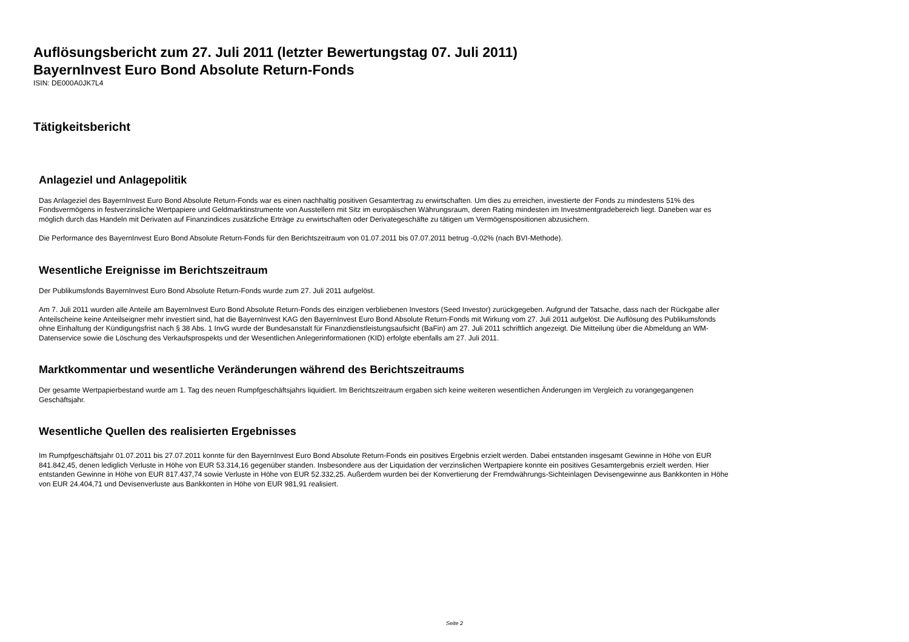Auflösungsbericht zum 27. Juli 2011 (letzter Bewertungstag 07. Juli 2011)
BayernInvest Euro Bond Absolute Return-Fonds
ISIN: DE000A0JK7L4
Tätigkeitsbericht
Anlageziel und Anlagepolitik
Das Anlageziel des BayernInvest Euro Bond Absolute Return-Fonds war es einen nachhaltig positiven Gesamtertrag zu erwirtschaften. Um dies zu erreichen, investierte der Fonds zu mindestens 51% des Fondsvermögens in festverzinsliche Wertpapiere und Geldmarktinstrumente von Ausstellern mit Sitz im europäischen Währungsraum, deren Rating mindesten im Investmentgradebereich liegt. Daneben war es möglich durch das Handeln mit Derivaten auf Finanzindices zusätzliche Erträge zu erwirtschaften oder Derivategeschäfte zu tätigen um Vermögenspositionen abzusichern.
Die Performance des BayernInvest Euro Bond Absolute Return-Fonds für den Berichtszeitraum von 01.07.2011 bis 07.07.2011 betrug -0,02% (nach BVI-Methode).
Wesentliche Ereignisse im Berichtszeitraum
Der Publikumsfonds BayernInvest Euro Bond Absolute Return-Fonds wurde zum 27. Juli 2011 aufgelöst.
Am 7. Juli 2011 wurden alle Anteile am BayernInvest Euro Bond Absolute Return-Fonds des einzigen verbliebenen Investors (Seed Investor) zurückgegeben. Aufgrund der Tatsache, dass nach der Rückgabe aller Anteilscheine keine Anteilseigner mehr investiert sind, hat die BayernInvest KAG den BayernInvest Euro Bond Absolute Return-Fonds mit Wirkung vom 27. Juli 2011 aufgelöst. Die Auflösung des Publikumsfonds ohne Einhaltung der Kündigungsfrist nach § 38 Abs. 1 InvG wurde der Bundesanstalt für Finanzdienstleistungsaufsicht (BaFin) am 27. Juli 2011 schriftlich angezeigt. Die Mitteilung über die Abmeldung an WM-Datenservice sowie die Löschung des Verkaufsprospekts und der Wesentlichen Anlegerinformationen (KID) erfolgte ebenfalls am 27. Juli 2011.
Marktkommentar und wesentliche Veränderungen während des Berichtszeitraums
Der gesamte Wertpapierbestand wurde am 1. Tag des neuen Rumpfgeschäftsjahrs liquidiert. Im Berichtszeitraum ergaben sich keine weiteren wesentlichen Änderungen im Vergleich zu vorangegangenen Geschäftsjahr.
Wesentliche Quellen des realisierten Ergebnisses
Im Rumpfgeschäftsjahr 01.07.2011 bis 27.07.2011 konnte für den BayernInvest Euro Bond Absolute Return-Fonds ein positives Ergebnis erzielt werden. Dabei entstanden insgesamt Gewinne in Höhe von EUR 841.842,45, denen lediglich Verluste in Höhe von EUR 53.314,16 gegenüber standen. Insbesondere aus der Liquidation der verzinslichen Wertpapiere konnte ein positives Gesamtergebnis erzielt werden. Hier entstanden Gewinne in Höhe von EUR 817.437,74 sowie Verluste in Höhe von EUR 52.332,25. Außerdem wurden bei der Konvertierung der Fremdwährungs-Sichteinlagen Devisengewinne aus Bankkonten in Höhe von EUR 24.404,71 und Devisenverluste aus Bankkonten in Höhe von EUR 981,91 realisiert.
Seite 2